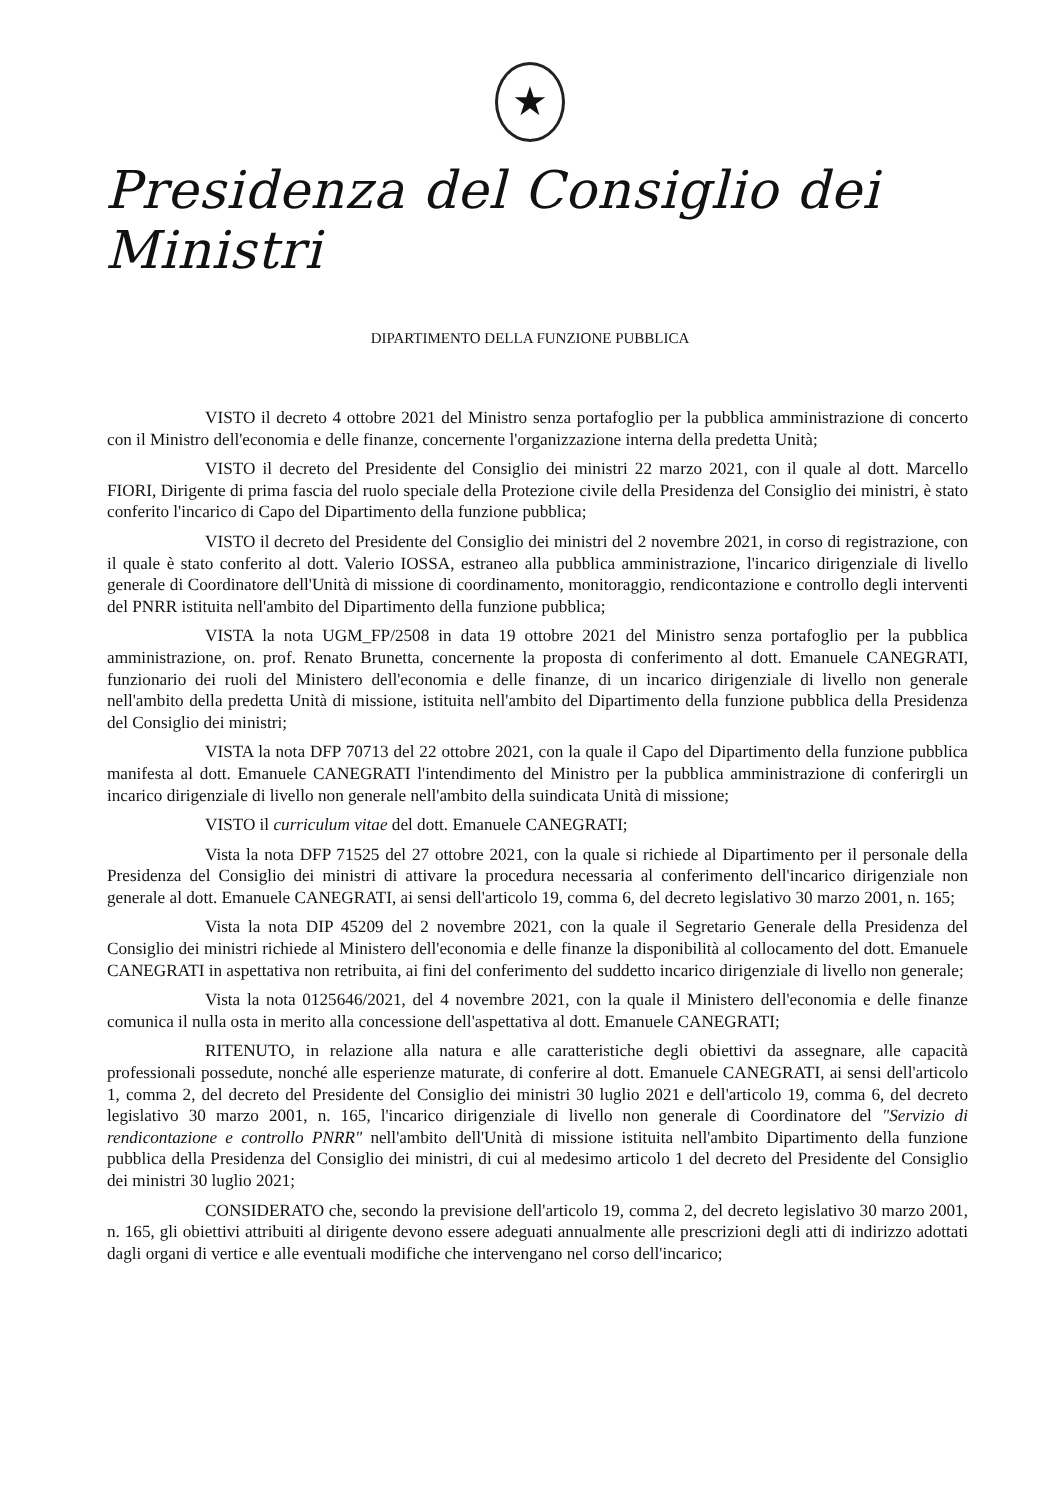★
Presidenza del Consiglio dei Ministri
DIPARTIMENTO DELLA FUNZIONE PUBBLICA
VISTO il decreto 4 ottobre 2021 del Ministro senza portafoglio per la pubblica amministrazione di concerto con il Ministro dell'economia e delle finanze, concernente l'organizzazione interna della predetta Unità;
VISTO il decreto del Presidente del Consiglio dei ministri 22 marzo 2021, con il quale al dott. Marcello FIORI, Dirigente di prima fascia del ruolo speciale della Protezione civile della Presidenza del Consiglio dei ministri, è stato conferito l'incarico di Capo del Dipartimento della funzione pubblica;
VISTO il decreto del Presidente del Consiglio dei ministri del 2 novembre 2021, in corso di registrazione, con il quale è stato conferito al dott. Valerio IOSSA, estraneo alla pubblica amministrazione, l'incarico dirigenziale di livello generale di Coordinatore dell'Unità di missione di coordinamento, monitoraggio, rendicontazione e controllo degli interventi del PNRR istituita nell'ambito del Dipartimento della funzione pubblica;
VISTA la nota UGM_FP/2508 in data 19 ottobre 2021 del Ministro senza portafoglio per la pubblica amministrazione, on. prof. Renato Brunetta, concernente la proposta di conferimento al dott. Emanuele CANEGRATI, funzionario dei ruoli del Ministero dell'economia e delle finanze, di un incarico dirigenziale di livello non generale nell'ambito della predetta Unità di missione, istituita nell'ambito del Dipartimento della funzione pubblica della Presidenza del Consiglio dei ministri;
VISTA la nota DFP 70713 del 22 ottobre 2021, con la quale il Capo del Dipartimento della funzione pubblica manifesta al dott. Emanuele CANEGRATI l'intendimento del Ministro per la pubblica amministrazione di conferirgli un incarico dirigenziale di livello non generale nell'ambito della suindicata Unità di missione;
VISTO il curriculum vitae del dott. Emanuele CANEGRATI;
Vista la nota DFP 71525 del 27 ottobre 2021, con la quale si richiede al Dipartimento per il personale della Presidenza del Consiglio dei ministri di attivare la procedura necessaria al conferimento dell'incarico dirigenziale non generale al dott. Emanuele CANEGRATI, ai sensi dell'articolo 19, comma 6, del decreto legislativo 30 marzo 2001, n. 165;
Vista la nota DIP 45209 del 2 novembre 2021, con la quale il Segretario Generale della Presidenza del Consiglio dei ministri richiede al Ministero dell'economia e delle finanze la disponibilità al collocamento del dott. Emanuele CANEGRATI in aspettativa non retribuita, ai fini del conferimento del suddetto incarico dirigenziale di livello non generale;
Vista la nota 0125646/2021, del 4 novembre 2021, con la quale il Ministero dell'economia e delle finanze comunica il nulla osta in merito alla concessione dell'aspettativa al dott. Emanuele CANEGRATI;
RITENUTO, in relazione alla natura e alle caratteristiche degli obiettivi da assegnare, alle capacità professionali possedute, nonché alle esperienze maturate, di conferire al dott. Emanuele CANEGRATI, ai sensi dell'articolo 1, comma 2, del decreto del Presidente del Consiglio dei ministri 30 luglio 2021 e dell'articolo 19, comma 6, del decreto legislativo 30 marzo 2001, n. 165, l'incarico dirigenziale di livello non generale di Coordinatore del "Servizio di rendicontazione e controllo PNRR" nell'ambito dell'Unità di missione istituita nell'ambito Dipartimento della funzione pubblica della Presidenza del Consiglio dei ministri, di cui al medesimo articolo 1 del decreto del Presidente del Consiglio dei ministri 30 luglio 2021;
CONSIDERATO che, secondo la previsione dell'articolo 19, comma 2, del decreto legislativo 30 marzo 2001, n. 165, gli obiettivi attribuiti al dirigente devono essere adeguati annualmente alle prescrizioni degli atti di indirizzo adottati dagli organi di vertice e alle eventuali modifiche che intervengano nel corso dell'incarico;